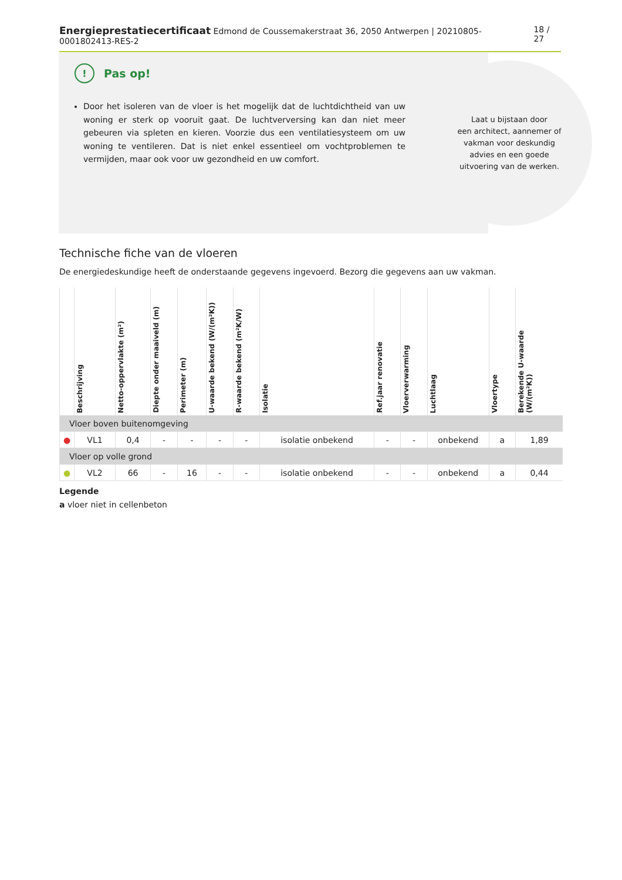Energieprestatiecertificaat Edmond de Coussemakerstraat 36, 2050 Antwerpen | 20210805-0001802413-RES-2
18 / 27
! Pas op!
Door het isoleren van de vloer is het mogelijk dat de luchtdichtheid van uw woning er sterk op vooruit gaat. De luchtverversing kan dan niet meer gebeuren via spleten en kieren. Voorzie dus een ventilatiesysteem om uw woning te ventileren. Dat is niet enkel essentieel om vochtproblemen te vermijden, maar ook voor uw gezondheid en uw comfort.
Laat u bijstaan door
een architect, aannemer of
vakman voor deskundig
advies en een goede
uitvoering van de werken.
Technische fiche van de vloeren
De energiedeskundige heeft de onderstaande gegevens ingevoerd. Bezorg die gegevens aan uw vakman.
| | Beschrijving | Netto-oppervlakte (m²) | Diepte onder maaiveld (m) | Perimeter (m) | U-waarde bekend (W/(m²K)) | R-waarde bekend (m²K/W) | Isolatie | Ref.jaar renovatie | Vloerverwarming | Luchtlaag | Vloertype | Berekende U-waarde (W/(m²K)) |
| --- | --- | --- | --- | --- | --- | --- | --- | --- | --- | --- | --- | --- |
| Vloer boven buitenomgeving | | | | | | | | | | | | |
| ● | VL1 | 0,4 | - | - | - | - | isolatie onbekend | - | - | onbekend | a | 1,89 |
| Vloer op volle grond | | | | | | | | | | | | |
| ● | VL2 | 66 | - | 16 | - | - | isolatie onbekend | - | - | onbekend | a | 0,44 |
Legende
a vloer niet in cellenbeton